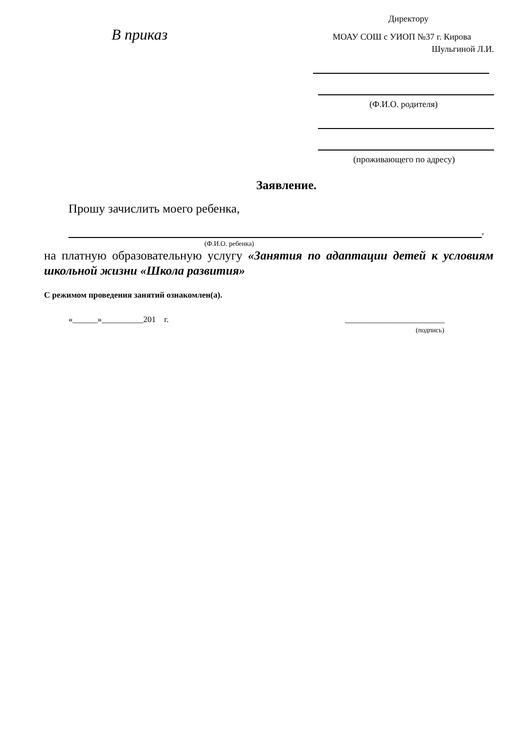В приказ
Директору
МОАУ СОШ с УИОП №37 г. Кирова
Шульгиной Л.И.
(Ф.И.О. родителя)
(проживающего по адресу)
Заявление.
Прошу зачислить моего ребенка,
,
(Ф.И.О. ребенка)
на платную образовательную услугу «Занятия по адаптации детей к условиям школьной жизни «Школа развития»
С режимом проведения занятий ознакомлен(а).
«______»__________201 г. ________________________
(подпись)